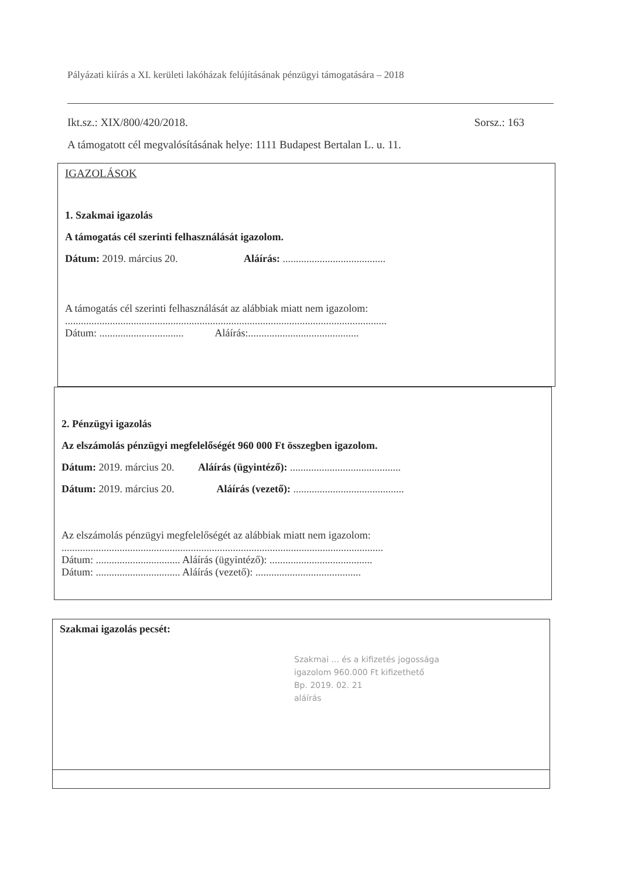Pályázati kiírás a XI. kerületi lakóházak felújításának pénzügyi támogatására – 2018
Ikt.sz.: XIX/800/420/2018. Sorsz.: 163
A támogatott cél megvalósításának helye: 1111 Budapest Bertalan L. u. 11.
IGAZOLÁSOK
1. Szakmai igazolás
A támogatás cél szerinti felhasználását igazolom.
Dátum: 2019. március 20. Aláírás: .......................................
A támogatás cél szerinti felhasználását az alábbiak miatt nem igazolom:
..........................................................................................................................
Dátum: ................................ Aláírás:..........................................
2. Pénzügyi igazolás
Az elszámolás pénzügyi megfelelőségét 960 000 Ft összegben igazolom.
Dátum: 2019. március 20. Aláírás (ügyintéző): ..........................................
Dátum: 2019. március 20. Aláírás (vezető): ..........................................
Az elszámolás pénzügyi megfelelőségét az alábbiak miatt nem igazolom:
..........................................................................................................................
Dátum: ................................ Aláírás (ügyintéző): .......................................
Dátum: ................................ Aláírás (vezető): ........................................
Szakmai igazolás pecsét:
Szakmai ... és a kifizetés jogossága
igazolom 960.000 Ft kifizethető
Bp. 2019. 02. 21
aláírás